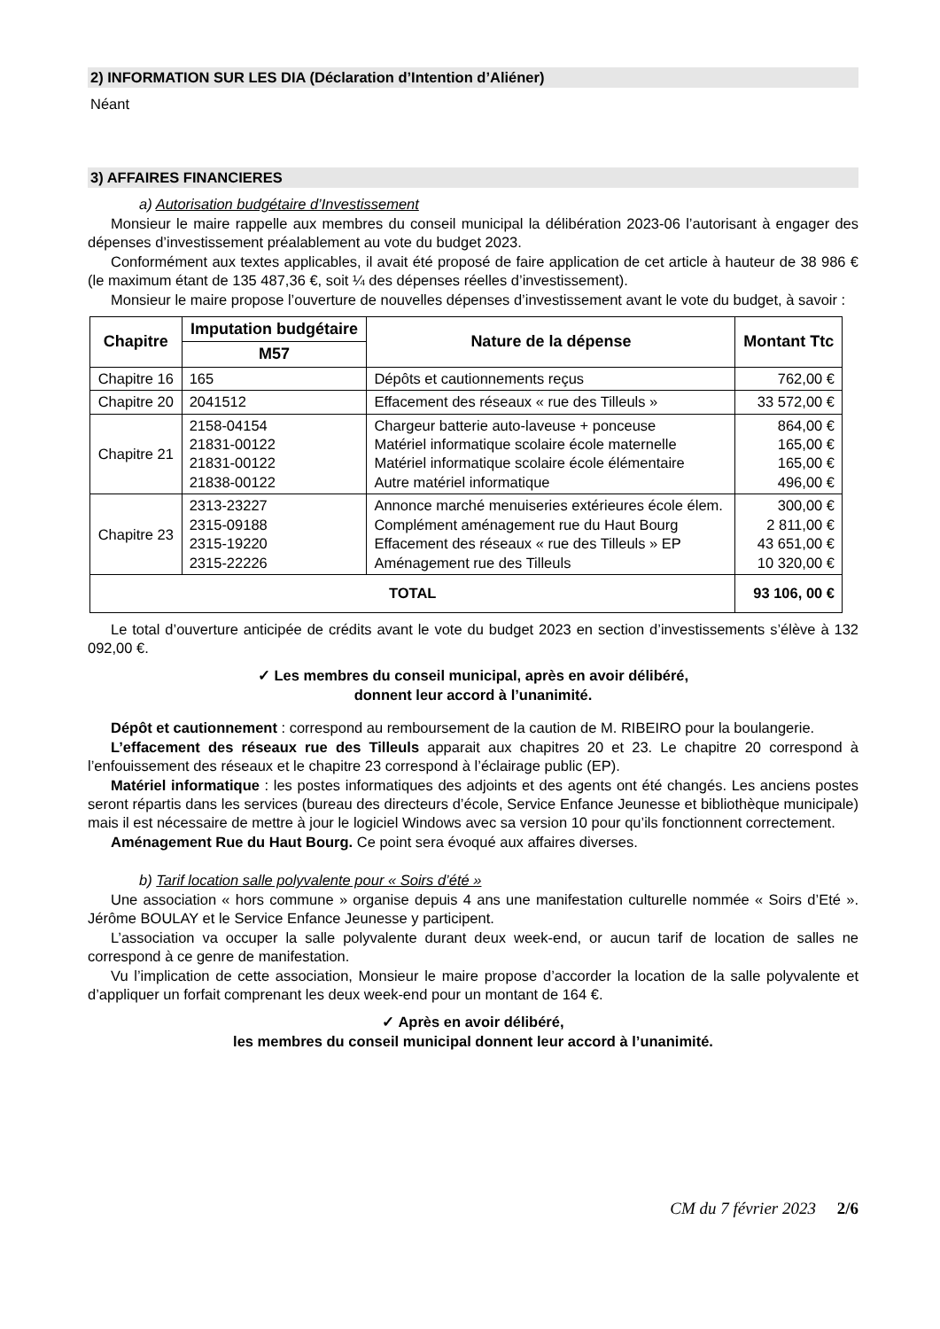2) INFORMATION SUR LES DIA (Déclaration d’Intention d’Aliéner)
Néant
3) AFFAIRES FINANCIERES
a) Autorisation budgétaire d’Investissement
Monsieur le maire rappelle aux membres du conseil municipal la délibération 2023-06 l’autorisant à engager des dépenses d’investissement préalablement au vote du budget 2023.
Conformément aux textes applicables, il avait été proposé de faire application de cet article à hauteur de 38 986 € (le maximum étant de 135 487,36 €, soit ¼ des dépenses réelles d’investissement).
Monsieur le maire propose l’ouverture de nouvelles dépenses d’investissement avant le vote du budget, à savoir :
| Chapitre | Imputation budgétaire | Nature de la dépense | Montant Ttc |
| --- | --- | --- | --- |
| | M57 | | |
| Chapitre 16 | 165 | Dépôts et cautionnements reçus | 762,00 € |
| Chapitre 20 | 2041512 | Effacement des réseaux « rue des Tilleuls » | 33 572,00 € |
| Chapitre 21 | 2158-04154 21831-00122 21831-00122 21838-00122 | Chargeur batterie auto-laveuse + ponceuse Matériel informatique scolaire école maternelle Matériel informatique scolaire école élémentaire Autre matériel informatique | 864,00 € 165,00 € 165,00 € 496,00 € |
| Chapitre 23 | 2313-23227 2315-09188 2315-19220 2315-22226 | Annonce marché menuiseries extérieures école élem. Complément aménagement rue du Haut Bourg Effacement des réseaux « rue des Tilleuls » EP Aménagement rue des Tilleuls | 300,00 € 2 811,00 € 43 651,00 € 10 320,00 € |
| TOTAL | | | 93 106, 00 € |
Le total d’ouverture anticipée de crédits avant le vote du budget 2023 en section d’investissements s’élève à 132 092,00 €.
✓ Les membres du conseil municipal, après en avoir délibéré,
donnent leur accord à l’unanimité.
Dépôt et cautionnement : correspond au remboursement de la caution de M. RIBEIRO pour la boulangerie.
L’effacement des réseaux rue des Tilleuls apparait aux chapitres 20 et 23. Le chapitre 20 correspond à l’enfouissement des réseaux et le chapitre 23 correspond à l’éclairage public (EP).
Matériel informatique : les postes informatiques des adjoints et des agents ont été changés. Les anciens postes seront répartis dans les services (bureau des directeurs d’école, Service Enfance Jeunesse et bibliothèque municipale) mais il est nécessaire de mettre à jour le logiciel Windows avec sa version 10 pour qu’ils fonctionnent correctement.
Aménagement Rue du Haut Bourg. Ce point sera évoqué aux affaires diverses.
b) Tarif location salle polyvalente pour « Soirs d’été »
Une association « hors commune » organise depuis 4 ans une manifestation culturelle nommée « Soirs d’Eté ». Jérôme BOULAY et le Service Enfance Jeunesse y participent.
L’association va occuper la salle polyvalente durant deux week-end, or aucun tarif de location de salles ne correspond à ce genre de manifestation.
Vu l’implication de cette association, Monsieur le maire propose d’accorder la location de la salle polyvalente et d’appliquer un forfait comprenant les deux week-end pour un montant de 164 €.
✓ Après en avoir délibéré,
les membres du conseil municipal donnent leur accord à l’unanimité.
CM du 7 février 2023 2/6